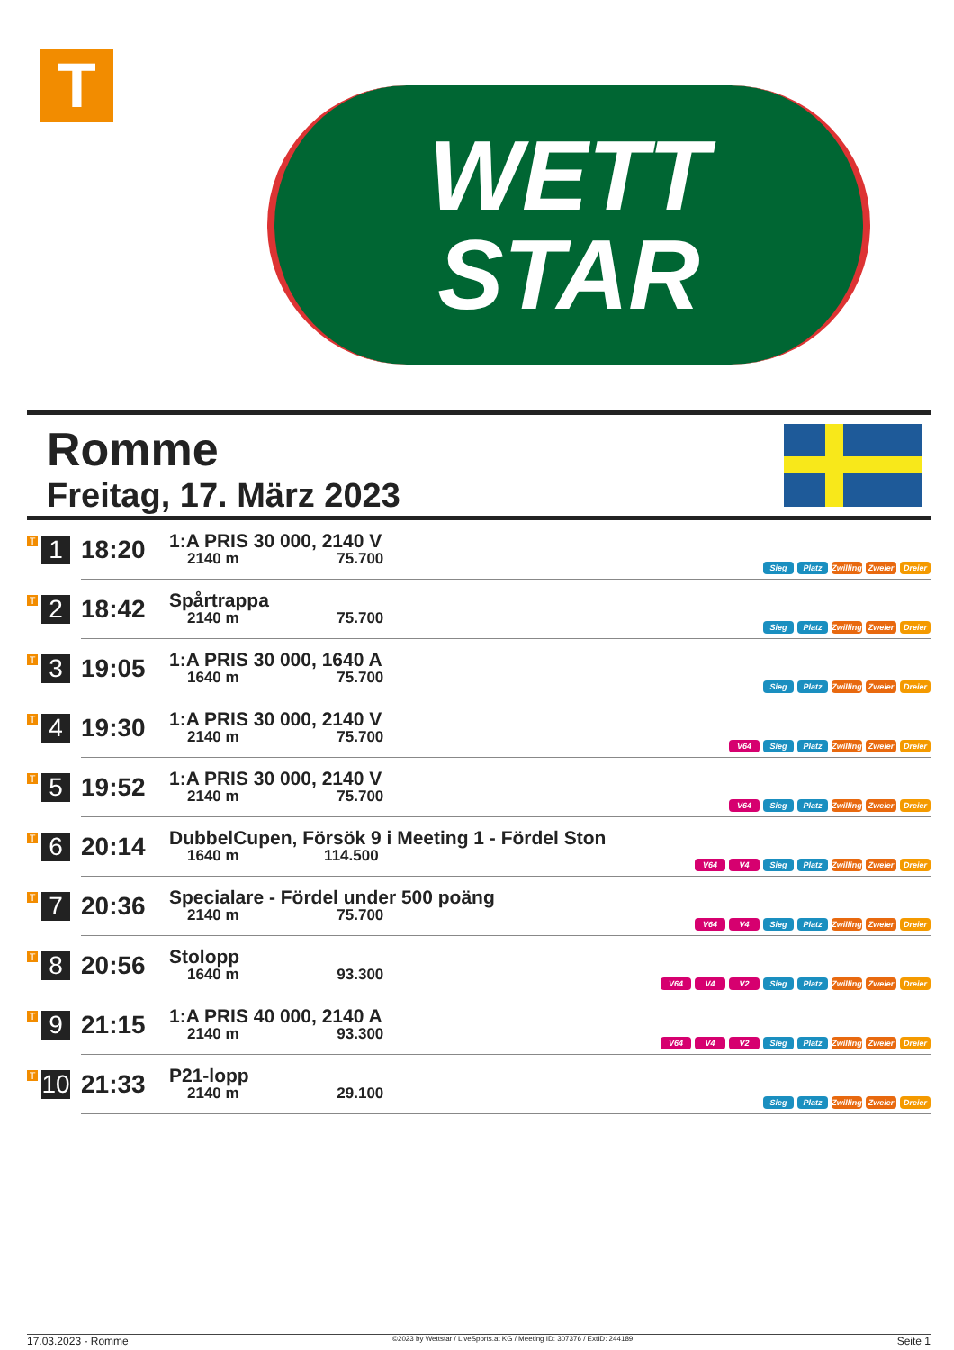T
WETT
STAR
Romme
Freitag, 17. März 2023
| T 1 | 18:20 | 1:A PRIS 30 000, 2140 V 2140 m 75.700 | Sieg Platz Zwilling Zweier Dreier |
| T 2 | 18:42 | Spårtrappa 2140 m 75.700 | Sieg Platz Zwilling Zweier Dreier |
| T 3 | 19:05 | 1:A PRIS 30 000, 1640 A 1640 m 75.700 | Sieg Platz Zwilling Zweier Dreier |
| T 4 | 19:30 | 1:A PRIS 30 000, 2140 V 2140 m 75.700 | V64 Sieg Platz Zwilling Zweier Dreier |
| T 5 | 19:52 | 1:A PRIS 30 000, 2140 V 2140 m 75.700 | V64 Sieg Platz Zwilling Zweier Dreier |
| T 6 | 20:14 | DubbelCupen, Försök 9 i Meeting 1 - Fördel Ston 1640 m 114.500 | V64 V4 Sieg Platz Zwilling Zweier Dreier |
| T 7 | 20:36 | Specialare - Fördel under 500 poäng 2140 m 75.700 | V64 V4 Sieg Platz Zwilling Zweier Dreier |
| T 8 | 20:56 | Stolopp 1640 m 93.300 | V64 V4 V2 Sieg Platz Zwilling Zweier Dreier |
| T 9 | 21:15 | 1:A PRIS 40 000, 2140 A 2140 m 93.300 | V64 V4 V2 Sieg Platz Zwilling Zweier Dreier |
| T 10 | 21:33 | P21-lopp 2140 m 29.100 | Sieg Platz Zwilling Zweier Dreier |
17.03.2023 - Romme ©2023 by Wettstar / LiveSports.at KG / Meeting ID: 307376 / ExtID: 244189 Seite 1